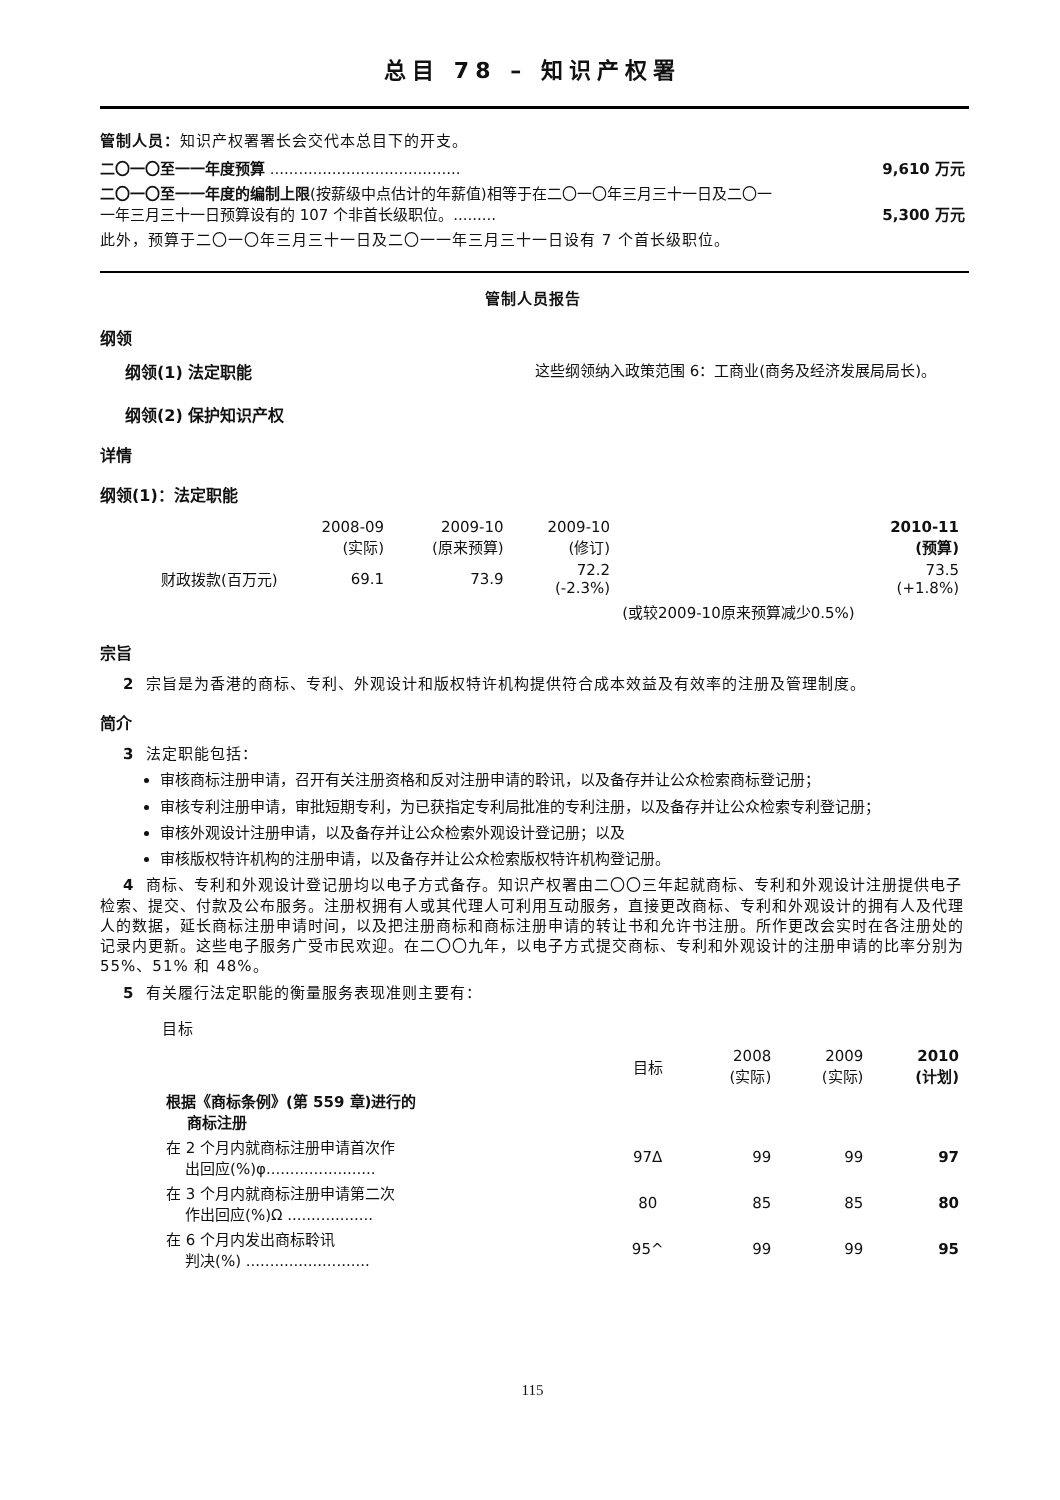总目 78 – 知识产权署
管制人员：知识产权署署长会交代本总目下的开支。
二〇一〇至一一年度预算 ........................................ 9,610 万元
二〇一〇至一一年度的编制上限(按薪级中点估计的年薪值)相等于在二〇一〇年三月三十一日及二〇一一年三月三十一日预算设有的 107 个非首长级职位。......... 5,300 万元
此外，预算于二〇一〇年三月三十一日及二〇一一年三月三十一日设有 7 个首长级职位。
管制人员报告
纲领
纲领(1) 法定职能
纲领(2) 保护知识产权
这些纲领纳入政策范围 6：工商业(商务及经济发展局局长)。
详情
纲领(1)：法定职能
| | 2008-09 (实际) | 2009-10 (原来预算) | 2009-10 (修订) | 2010-11 (预算) |
| --- | --- | --- | --- | --- |
| 财政拨款(百万元) | 69.1 | 73.9 | 72.2 (-2.3%) | 73.5 (+1.8%) |
| | | | | (或较2009-10原来预算减少0.5%) |
宗旨
2 宗旨是为香港的商标、专利、外观设计和版权特许机构提供符合成本效益及有效率的注册及管理制度。
简介
3 法定职能包括：
审核商标注册申请，召开有关注册资格和反对注册申请的聆讯，以及备存并让公众检索商标登记册；
审核专利注册申请，审批短期专利，为已获指定专利局批准的专利注册，以及备存并让公众检索专利登记册；
审核外观设计注册申请，以及备存并让公众检索外观设计登记册；以及
审核版权特许机构的注册申请，以及备存并让公众检索版权特许机构登记册。
4 商标、专利和外观设计登记册均以电子方式备存。知识产权署由二〇〇三年起就商标、专利和外观设计注册提供电子检索、提交、付款及公布服务。注册权拥有人或其代理人可利用互动服务，直接更改商标、专利和外观设计的拥有人及代理人的数据，延长商标注册申请时间，以及把注册商标和商标注册申请的转让书和允许书注册。所作更改会实时在各注册处的记录内更新。这些电子服务广受市民欢迎。在二〇〇九年，以电子方式提交商标、专利和外观设计的注册申请的比率分别为 55%、51% 和 48%。
5 有关履行法定职能的衡量服务表现准则主要有：
目标
| | 目标 | 2008 (实际) | 2009 (实际) | 2010 (计划) |
| --- | --- | --- | --- | --- |
| 根据《商标条例》(第 559 章)进行的 商标注册 | | | | |
| 在 2 个月内就商标注册申请首次作 出回应(%)φ....................... | 97Δ | 99 | 99 | 97 |
| 在 3 个月内就商标注册申请第二次 作出回应(%)Ω .................. | 80 | 85 | 85 | 80 |
| 在 6 个月内发出商标聆讯 判决(%) .......................... | 95^ | 99 | 99 | 95 |
115